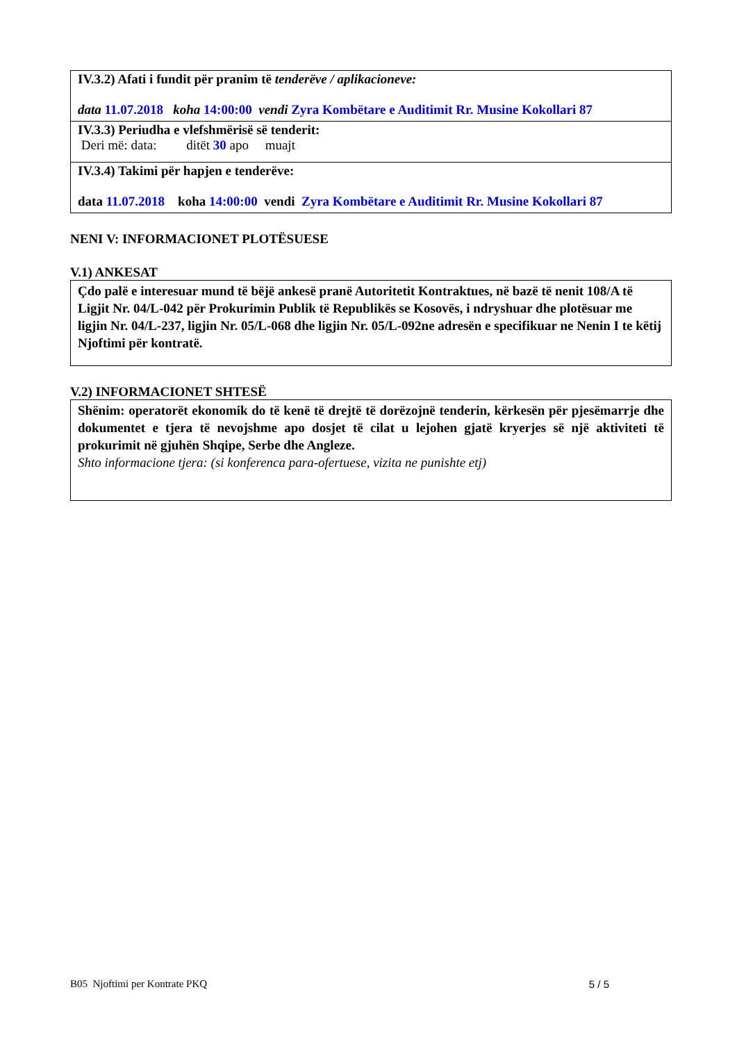| IV.3.2) Afati i fundit për pranim të tenderëve / aplikacioneve: data 11.07.2018 koha 14:00:00 vendi Zyra Kombëtare e Auditimit Rr. Musine Kokollari 87 |
| IV.3.3) Periudha e vlefshmërisë së tenderit: Deri më: data: ditët 30 apo muajt |
| IV.3.4) Takimi për hapjen e tenderëve: data 11.07.2018 koha 14:00:00 vendi Zyra Kombëtare e Auditimit Rr. Musine Kokollari 87 |
NENI V: INFORMACIONET PLOTËSUESE
V.1) ANKESAT
Çdo palë e interesuar mund të bëjë ankesë pranë Autoritetit Kontraktues, në bazë të nenit 108/A të Ligjit Nr. 04/L-042 për Prokurimin Publik të Republikës se Kosovës, i ndryshuar dhe plotësuar me ligjin Nr. 04/L-237, ligjin Nr. 05/L-068 dhe ligjin Nr. 05/L-092ne adresën e specifikuar ne Nenin I te këtij Njoftimi për kontratë.
V.2) INFORMACIONET SHTESË
Shënim: operatorët ekonomik do të kenë të drejtë të dorëzojnë tenderin, kërkesën për pjesëmarrje dhe dokumentet e tjera të nevojshme apo dosjet të cilat u lejohen gjatë kryerjes së një aktiviteti të prokurimit në gjuhën Shqipe, Serbe dhe Angleze.
Shto informacione tjera: (si konferenca para-ofertuese, vizita ne punishte etj)
B05 Njoftimi per Kontrate PKQ 5 / 5